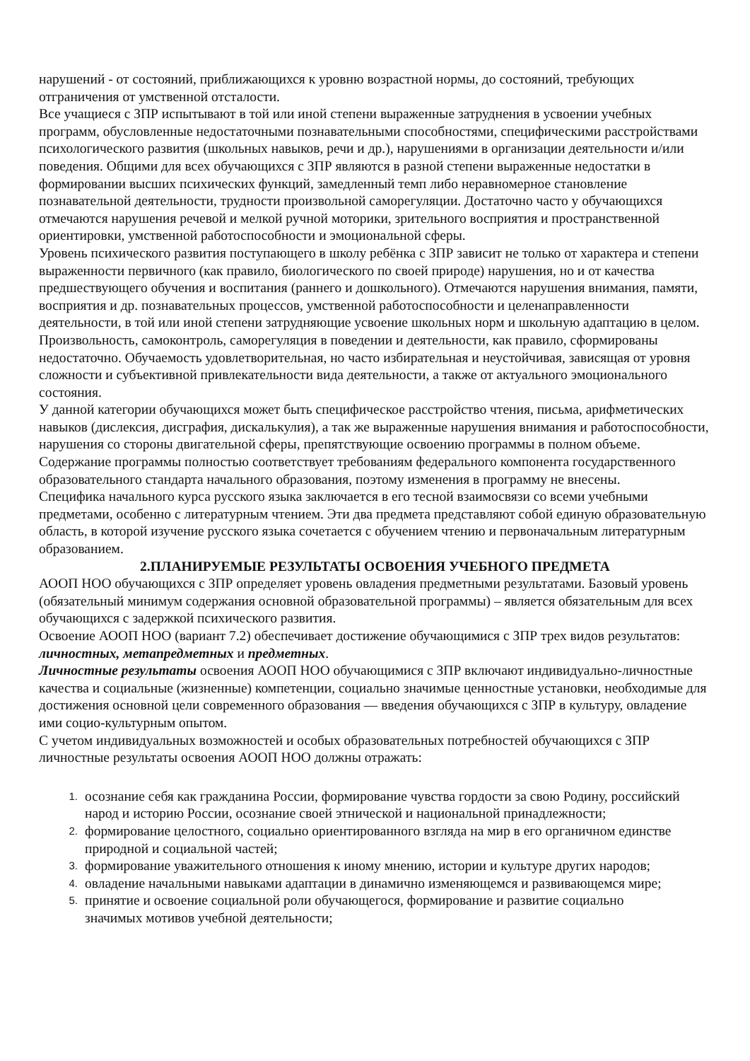нарушений - от состояний, приближающихся к уровню возрастной нормы, до состояний, требующих отграничения от умственной отсталости.
Все учащиеся с ЗПР испытывают в той или иной степени выраженные затруднения в усвоении учебных программ, обусловленные недостаточными познавательными способностями, специфическими расстройствами психологического развития (школьных навыков, речи и др.), нарушениями в организации деятельности и/или поведения. Общими для всех обучающихся с ЗПР являются в разной степени выраженные недостатки в формировании высших психических функций, замедленный темп либо неравномерное становление познавательной деятельности, трудности произвольной саморегуляции. Достаточно часто у обучающихся отмечаются нарушения речевой и мелкой ручной моторики, зрительного восприятия и пространственной ориентировки, умственной работоспособности и эмоциональной сферы.
Уровень психического развития поступающего в школу ребёнка с ЗПР зависит не только от характера и степени выраженности первичного (как правило, биологического по своей природе) нарушения, но и от качества предшествующего обучения и воспитания (раннего и дошкольного). Отмечаются нарушения внимания, памяти, восприятия и др. познавательных процессов, умственной работоспособности и целенаправленности деятельности, в той или иной степени затрудняющие усвоение школьных норм и школьную адаптацию в целом. Произвольность, самоконтроль, саморегуляция в поведении и деятельности, как правило, сформированы недостаточно. Обучаемость удовлетворительная, но часто избирательная и неустойчивая, зависящая от уровня сложности и субъективной привлекательности вида деятельности, а также от актуального эмоционального состояния.
У данной категории обучающихся может быть специфическое расстройство чтения, письма, арифметических навыков (дислексия, дисграфия, дискалькулия), а так же выраженные нарушения внимания и работоспособности, нарушения со стороны двигательной сферы, препятствующие освоению программы в полном объеме.
Содержание программы полностью соответствует требованиям федерального компонента государственного образовательного стандарта начального образования, поэтому изменения в программу не внесены.
Специфика начального курса русского языка заключается в его тесной взаимосвязи со всеми учебными предметами, особенно с литературным чтением. Эти два предмета представляют собой единую образовательную область, в которой изучение русского языка сочетается с обучением чтению и первоначальным литературным образованием.
2.ПЛАНИРУЕМЫЕ РЕЗУЛЬТАТЫ ОСВОЕНИЯ УЧЕБНОГО ПРЕДМЕТА
АООП НОО обучающихся с ЗПР определяет уровень овладения предметными результатами. Базовый уровень (обязательный минимум содержания основной образовательной программы) – является обязательным для всех обучающихся с задержкой психического развития.
Освоение АООП НОО (вариант 7.2) обеспечивает достижение обучающимися с ЗПР трех видов результатов: личностных, метапредметных и предметных.
Личностные результаты освоения АООП НОО обучающимися с ЗПР включают индивидуально-личностные качества и социальные (жизненные) компетенции, социально значимые ценностные установки, необходимые для достижения основной цели современного образования — введения обучающихся с ЗПР в культуру, овладение ими социо-культурным опытом.
С учетом индивидуальных возможностей и особых образовательных потребностей обучающихся с ЗПР личностные результаты освоения АООП НОО должны отражать:
1. осознание себя как гражданина России, формирование чувства гордости за свою Родину, российский народ и историю России, осознание своей этнической и национальной принадлежности;
2. формирование целостного, социально ориентированного взгляда на мир в его органичном единстве природной и социальной частей;
3. формирование уважительного отношения к иному мнению, истории и культуре других народов;
4. овладение начальными навыками адаптации в динамично изменяющемся и развивающемся мире;
5. принятие и освоение социальной роли обучающегося, формирование и развитие социально значимых мотивов учебной деятельности;